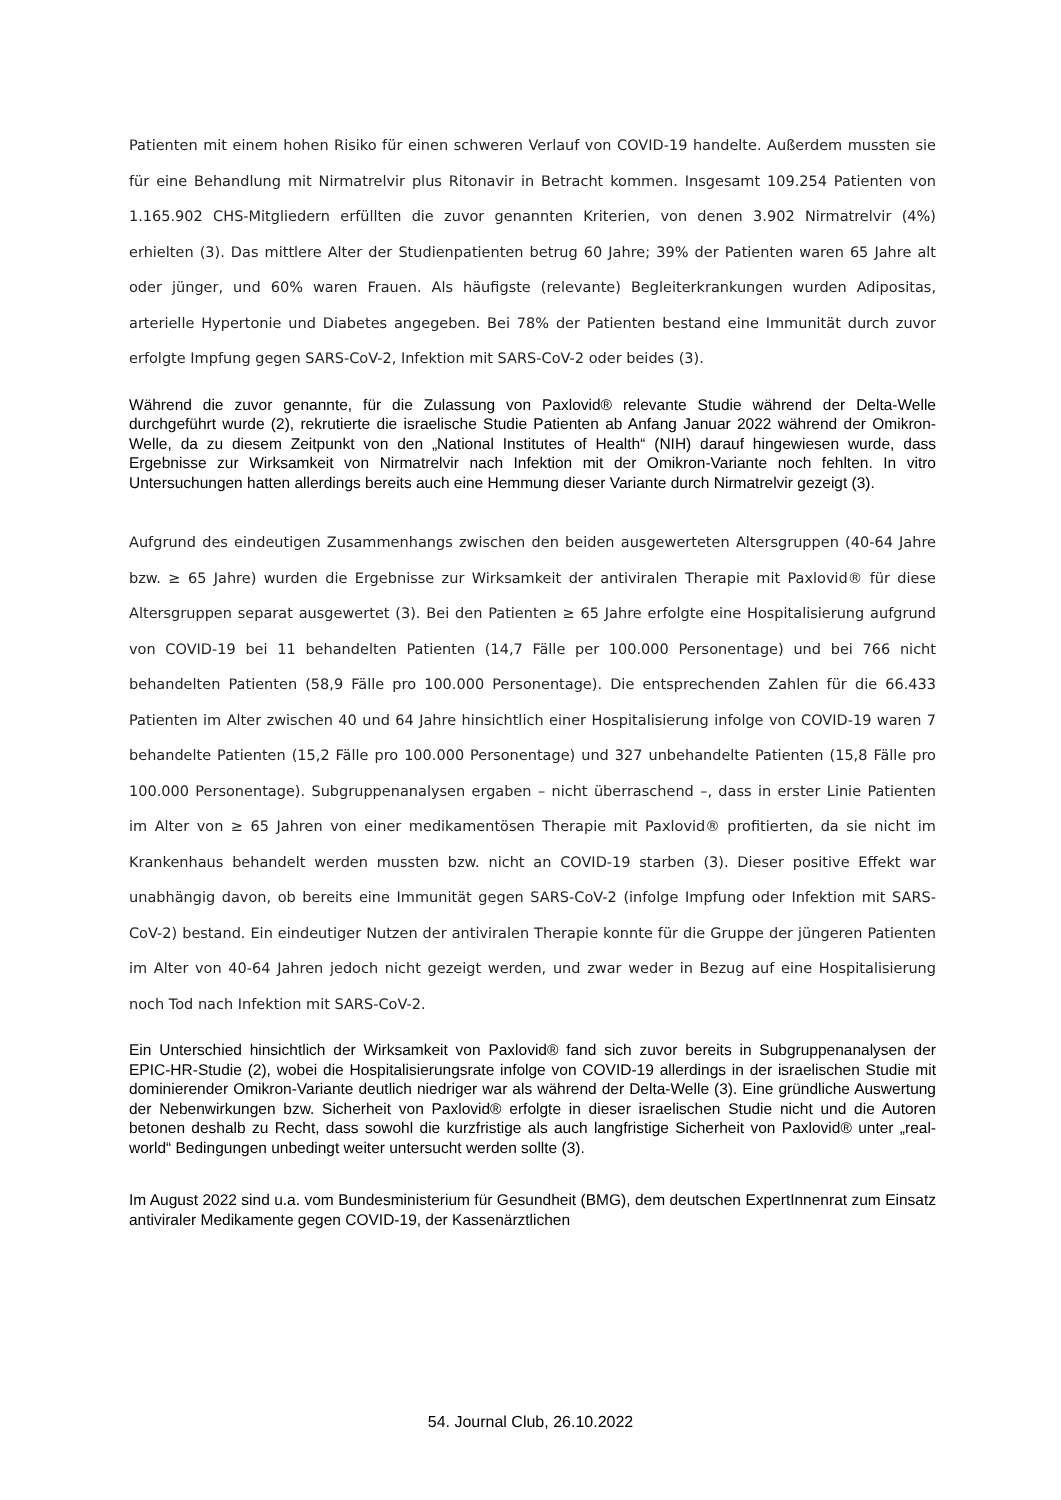Patienten mit einem hohen Risiko für einen schweren Verlauf von COVID-19 handelte. Außerdem mussten sie für eine Behandlung mit Nirmatrelvir plus Ritonavir in Betracht kommen. Insgesamt 109.254 Patienten von 1.165.902 CHS-Mitgliedern erfüllten die zuvor genannten Kriterien, von denen 3.902 Nirmatrelvir (4%) erhielten (3). Das mittlere Alter der Studienpatienten betrug 60 Jahre; 39% der Patienten waren 65 Jahre alt oder jünger, und 60% waren Frauen. Als häufigste (relevante) Begleiterkrankungen wurden Adipositas, arterielle Hypertonie und Diabetes angegeben. Bei 78% der Patienten bestand eine Immunität durch zuvor erfolgte Impfung gegen SARS-CoV-2, Infektion mit SARS-CoV-2 oder beides (3).
Während die zuvor genannte, für die Zulassung von Paxlovid® relevante Studie während der Delta-Welle durchgeführt wurde (2), rekrutierte die israelische Studie Patienten ab Anfang Januar 2022 während der Omikron-Welle, da zu diesem Zeitpunkt von den „National Institutes of Health“ (NIH) darauf hingewiesen wurde, dass Ergebnisse zur Wirksamkeit von Nirmatrelvir nach Infektion mit der Omikron-Variante noch fehlten. In vitro Untersuchungen hatten allerdings bereits auch eine Hemmung dieser Variante durch Nirmatrelvir gezeigt (3).
Aufgrund des eindeutigen Zusammenhangs zwischen den beiden ausgewerteten Altersgruppen (40-64 Jahre bzw. ≥ 65 Jahre) wurden die Ergebnisse zur Wirksamkeit der antiviralen Therapie mit Paxlovid® für diese Altersgruppen separat ausgewertet (3). Bei den Patienten ≥ 65 Jahre erfolgte eine Hospitalisierung aufgrund von COVID-19 bei 11 behandelten Patienten (14,7 Fälle per 100.000 Personentage) und bei 766 nicht behandelten Patienten (58,9 Fälle pro 100.000 Personentage). Die entsprechenden Zahlen für die 66.433 Patienten im Alter zwischen 40 und 64 Jahre hinsichtlich einer Hospitalisierung infolge von COVID-19 waren 7 behandelte Patienten (15,2 Fälle pro 100.000 Personentage) und 327 unbehandelte Patienten (15,8 Fälle pro 100.000 Personentage). Subgruppenanalysen ergaben – nicht überraschend –, dass in erster Linie Patienten im Alter von ≥ 65 Jahren von einer medikamentösen Therapie mit Paxlovid® profitierten, da sie nicht im Krankenhaus behandelt werden mussten bzw. nicht an COVID-19 starben (3). Dieser positive Effekt war unabhängig davon, ob bereits eine Immunität gegen SARS-CoV-2 (infolge Impfung oder Infektion mit SARS-CoV-2) bestand. Ein eindeutiger Nutzen der antiviralen Therapie konnte für die Gruppe der jüngeren Patienten im Alter von 40-64 Jahren jedoch nicht gezeigt werden, und zwar weder in Bezug auf eine Hospitalisierung noch Tod nach Infektion mit SARS-CoV-2.
Ein Unterschied hinsichtlich der Wirksamkeit von Paxlovid® fand sich zuvor bereits in Subgruppenanalysen der EPIC-HR-Studie (2), wobei die Hospitalisierungsrate infolge von COVID-19 allerdings in der israelischen Studie mit dominierender Omikron-Variante deutlich niedriger war als während der Delta-Welle (3). Eine gründliche Auswertung der Nebenwirkungen bzw. Sicherheit von Paxlovid® erfolgte in dieser israelischen Studie nicht und die Autoren betonen deshalb zu Recht, dass sowohl die kurzfristige als auch langfristige Sicherheit von Paxlovid® unter „real-world“ Bedingungen unbedingt weiter untersucht werden sollte (3).
Im August 2022 sind u.a. vom Bundesministerium für Gesundheit (BMG), dem deutschen ExpertInnenrat zum Einsatz antiviraler Medikamente gegen COVID-19, der Kassenärztlichen
54. Journal Club, 26.10.2022